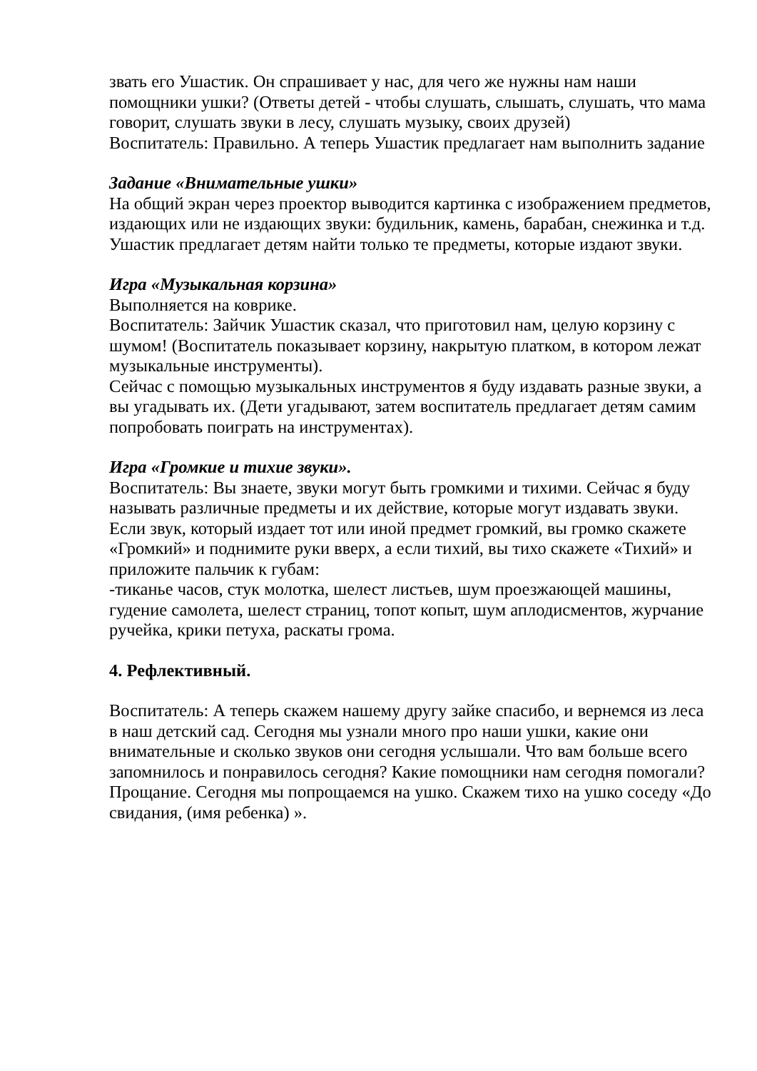звать его Ушастик. Он спрашивает у нас, для чего же нужны нам наши помощники ушки? (Ответы детей - чтобы слушать, слышать, слушать, что мама говорит, слушать звуки в лесу, слушать музыку, своих друзей)
Воспитатель: Правильно. А теперь Ушастик предлагает нам выполнить задание
Задание «Внимательные ушки»
На общий экран через проектор выводится картинка с изображением предметов, издающих или не издающих звуки: будильник, камень, барабан, снежинка и т.д.
Ушастик предлагает детям найти только те предметы, которые издают звуки.
Игра «Музыкальная корзина»
Выполняется на коврике.
Воспитатель: Зайчик Ушастик сказал, что приготовил нам, целую корзину с шумом! (Воспитатель показывает корзину, накрытую платком, в котором лежат музыкальные инструменты).
Сейчас с помощью музыкальных инструментов я буду издавать разные звуки, а вы угадывать их. (Дети угадывают, затем воспитатель предлагает детям самим попробовать поиграть на инструментах).
Игра «Громкие и тихие звуки».
Воспитатель: Вы знаете, звуки могут быть громкими и тихими. Сейчас я буду называть различные предметы и их действие, которые могут издавать звуки. Если звук, который издает тот или иной предмет громкий, вы громко скажете «Громкий» и поднимите руки вверх, а если тихий, вы тихо скажете «Тихий» и приложите пальчик к губам:
-тиканье часов, стук молотка, шелест листьев, шум проезжающей машины, гудение самолета, шелест страниц, топот копыт, шум аплодисментов, журчание ручейка, крики петуха, раскаты грома.
4. Рефлективный.
Воспитатель: А теперь скажем нашему другу зайке спасибо, и вернемся из леса в наш детский сад. Сегодня мы узнали много про наши ушки, какие они внимательные и сколько звуков они сегодня услышали. Что вам больше всего запомнилось и понравилось сегодня? Какие помощники нам сегодня помогали?
Прощание. Сегодня мы попрощаемся на ушко. Скажем тихо на ушко соседу «До свидания, (имя ребенка) ».